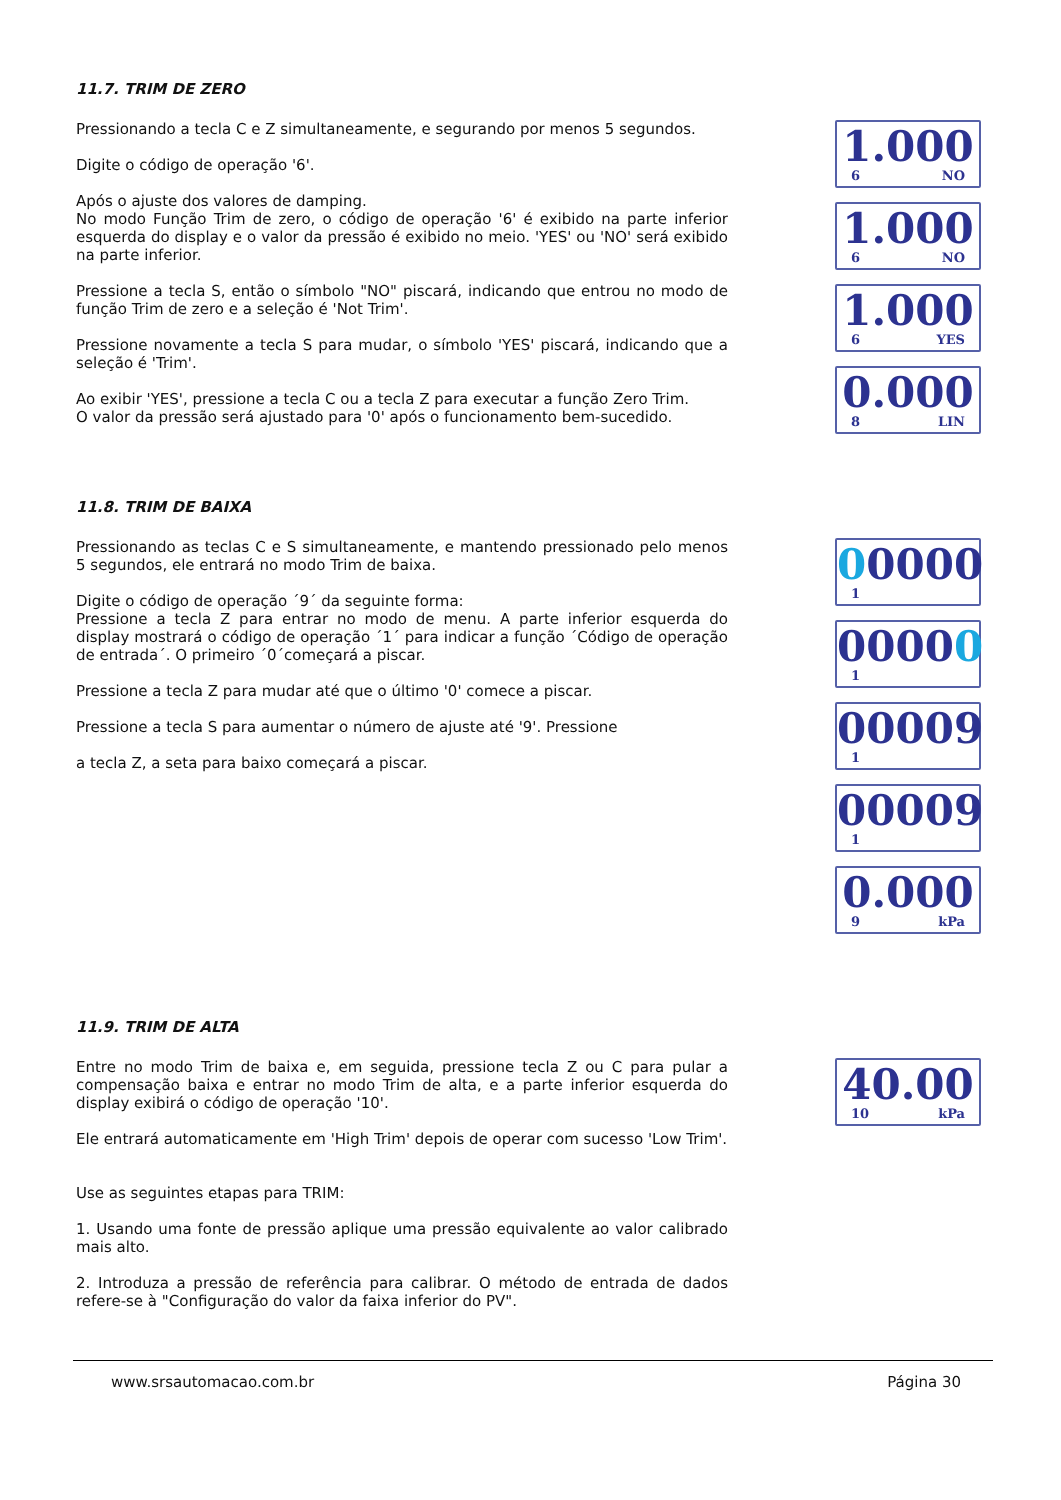11.7. TRIM DE ZERO
Pressionando a tecla C e Z simultaneamente, e segurando por menos 5 segundos.
Digite o código de operação '6'.
Após o ajuste dos valores de damping.
No modo Função Trim de zero, o código de operação '6' é exibido na parte inferior esquerda do display e o valor da pressão é exibido no meio. 'YES' ou 'NO' será exibido na parte inferior.
Pressione a tecla S, então o símbolo "NO" piscará, indicando que entrou no modo de função Trim de zero e a seleção é 'Not Trim'.
Pressione novamente a tecla S para mudar, o símbolo 'YES' piscará, indicando que a seleção é 'Trim'.
Ao exibir 'YES', pressione a tecla C ou a tecla Z para executar a função Zero Trim.
O valor da pressão será ajustado para '0' após o funcionamento bem-sucedido.
1.000
6 NO
1.000
6 NO
1.000
6 YES
0.000
8 LIN
11.8. TRIM DE BAIXA
Pressionando as teclas C e S simultaneamente, e mantendo pressionado pelo menos 5 segundos, ele entrará no modo Trim de baixa.
Digite o código de operação ´9´ da seguinte forma:
Pressione a tecla Z para entrar no modo de menu. A parte inferior esquerda do display mostrará o código de operação ´1´ para indicar a função ´Código de operação de entrada´. O primeiro ´0´começará a piscar.
Pressione a tecla Z para mudar até que o último '0' comece a piscar.
Pressione a tecla S para aumentar o número de ajuste até '9'. Pressione
a tecla Z, a seta para baixo começará a piscar.
00000
1
00000
1
00009
1
00009
1
0.000
9 kPa
11.9. TRIM DE ALTA
Entre no modo Trim de baixa e, em seguida, pressione tecla Z ou C para pular a compensação baixa e entrar no modo Trim de alta, e a parte inferior esquerda do display exibirá o código de operação '10'.
Ele entrará automaticamente em 'High Trim' depois de operar com sucesso 'Low Trim'.
Use as seguintes etapas para TRIM:
1. Usando uma fonte de pressão aplique uma pressão equivalente ao valor calibrado mais alto.
2. Introduza a pressão de referência para calibrar. O método de entrada de dados refere-se à "Configuração do valor da faixa inferior do PV".
40.00
10 kPa
www.srsautomacao.com.br Página 30